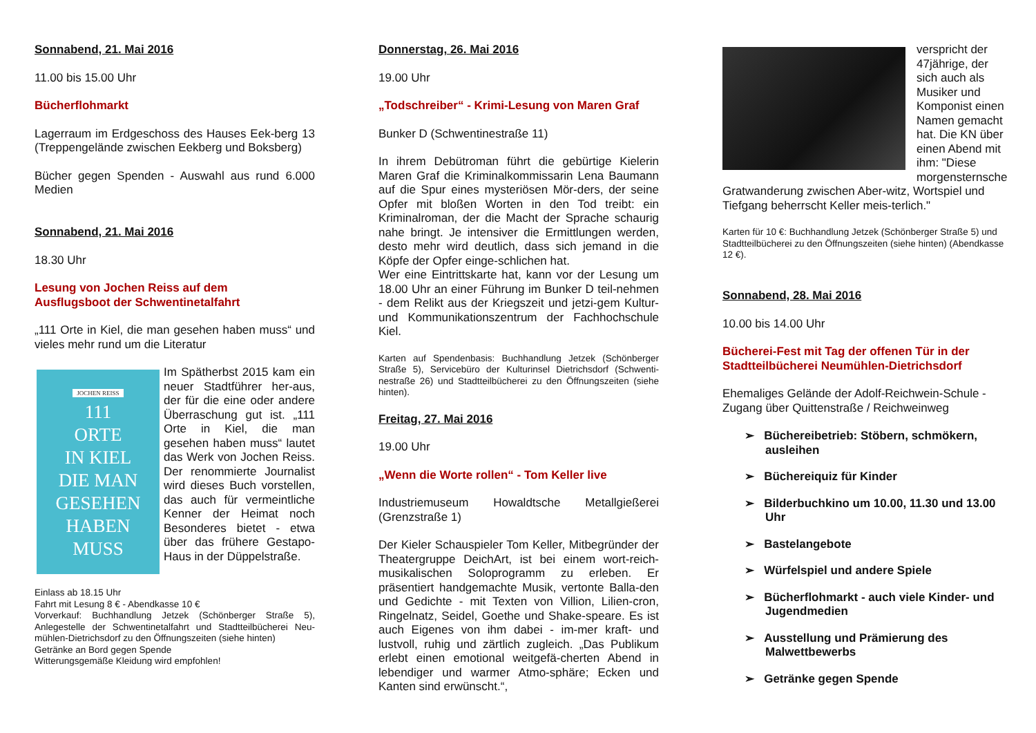Sonnabend, 21. Mai 2016
11.00 bis 15.00 Uhr
Bücherflohmarkt
Lagerraum im Erdgeschoss des Hauses Eek-berg 13 (Treppengelände zwischen Eekberg und Boksberg)
Bücher gegen Spenden - Auswahl aus rund 6.000 Medien
Sonnabend, 21. Mai 2016
18.30 Uhr
Lesung von Jochen Reiss auf dem
Ausflugsboot der Schwentinetalfahrt
„111 Orte in Kiel, die man gesehen haben muss“ und vieles mehr rund um die Literatur
JOCHEN REISS
111
ORTE
IN KIEL
DIE MAN
GESEHEN
HABEN
MUSS
Im Spätherbst 2015 kam ein neuer Stadtführer her-aus, der für die eine oder andere Überraschung gut ist. „111 Orte in Kiel, die man gesehen haben muss“ lautet das Werk von Jochen Reiss. Der renommierte Journalist wird dieses Buch vorstellen, das auch für vermeintliche Kenner der Heimat noch Besonderes bietet - etwa über das frühere Gestapo-Haus in der Düppelstraße.
Einlass ab 18.15 Uhr
Fahrt mit Lesung 8 € - Abendkasse 10 €
Vorverkauf: Buchhandlung Jetzek (Schönberger Straße 5), Anlegestelle der Schwentinetalfahrt und Stadtteilbücherei Neu-mühlen-Dietrichsdorf zu den Öffnungszeiten (siehe hinten)
Getränke an Bord gegen Spende
Witterungsgemäße Kleidung wird empfohlen!
Donnerstag, 26. Mai 2016
19.00 Uhr
„Todschreiber“ - Krimi-Lesung von Maren Graf
Bunker D (Schwentinestraße 11)
In ihrem Debütroman führt die gebürtige Kielerin Maren Graf die Kriminalkommissarin Lena Baumann auf die Spur eines mysteriösen Mör-ders, der seine Opfer mit bloßen Worten in den Tod treibt: ein Kriminalroman, der die Macht der Sprache schaurig nahe bringt. Je intensiver die Ermittlungen werden, desto mehr wird deutlich, dass sich jemand in die Köpfe der Opfer einge-schlichen hat.
Wer eine Eintrittskarte hat, kann vor der Lesung um 18.00 Uhr an einer Führung im Bunker D teil-nehmen - dem Relikt aus der Kriegszeit und jetzi-gem Kultur- und Kommunikationszentrum der Fachhochschule Kiel.
Karten auf Spendenbasis: Buchhandlung Jetzek (Schönberger Straße 5), Servicebüro der Kulturinsel Dietrichsdorf (Schwenti-nestraße 26) und Stadtteilbücherei zu den Öffnungszeiten (siehe hinten).
Freitag, 27. Mai 2016
19.00 Uhr
„Wenn die Worte rollen“ - Tom Keller live
Industriemuseum Howaldtsche Metallgießerei (Grenzstraße 1)
Der Kieler Schauspieler Tom Keller, Mitbegründer der Theatergruppe DeichArt, ist bei einem wort-reich-musikalischen Soloprogramm zu erleben. Er präsentiert handgemachte Musik, vertonte Balla-den und Gedichte - mit Texten von Villion, Lilien-cron, Ringelnatz, Seidel, Goethe und Shake-speare. Es ist auch Eigenes von ihm dabei - im-mer kraft- und lustvoll, ruhig und zärtlich zugleich. „Das Publikum erlebt einen emotional weitgefä-cherten Abend in lebendiger und warmer Atmo-sphäre; Ecken und Kanten sind erwünscht.“,
verspricht der 47jährige, der sich auch als Musiker und Komponist einen Namen gemacht hat. Die KN über einen Abend mit ihm: "Diese morgensternsche Gratwanderung zwischen Aber-witz, Wortspiel und Tiefgang beherrscht Keller meis-terlich."
Karten für 10 €: Buchhandlung Jetzek (Schönberger Straße 5) und Stadtteilbücherei zu den Öffnungszeiten (siehe hinten) (Abendkasse 12 €).
Sonnabend, 28. Mai 2016
10.00 bis 14.00 Uhr
Bücherei-Fest mit Tag der offenen Tür in der Stadtteilbücherei Neumühlen-Dietrichsdorf
Ehemaliges Gelände der Adolf-Reichwein-Schule - Zugang über Quittenstraße / Reichweinweg
➢ Büchereibetrieb: Stöbern, schmökern, ausleihen
➢ Büchereiquiz für Kinder
➢ Bilderbuchkino um 10.00, 11.30 und 13.00 Uhr
➢ Bastelangebote
➢ Würfelspiel und andere Spiele
➢ Bücherflohmarkt - auch viele Kinder- und Jugendmedien
➢ Ausstellung und Prämierung des Malwettbewerbs
➢ Getränke gegen Spende